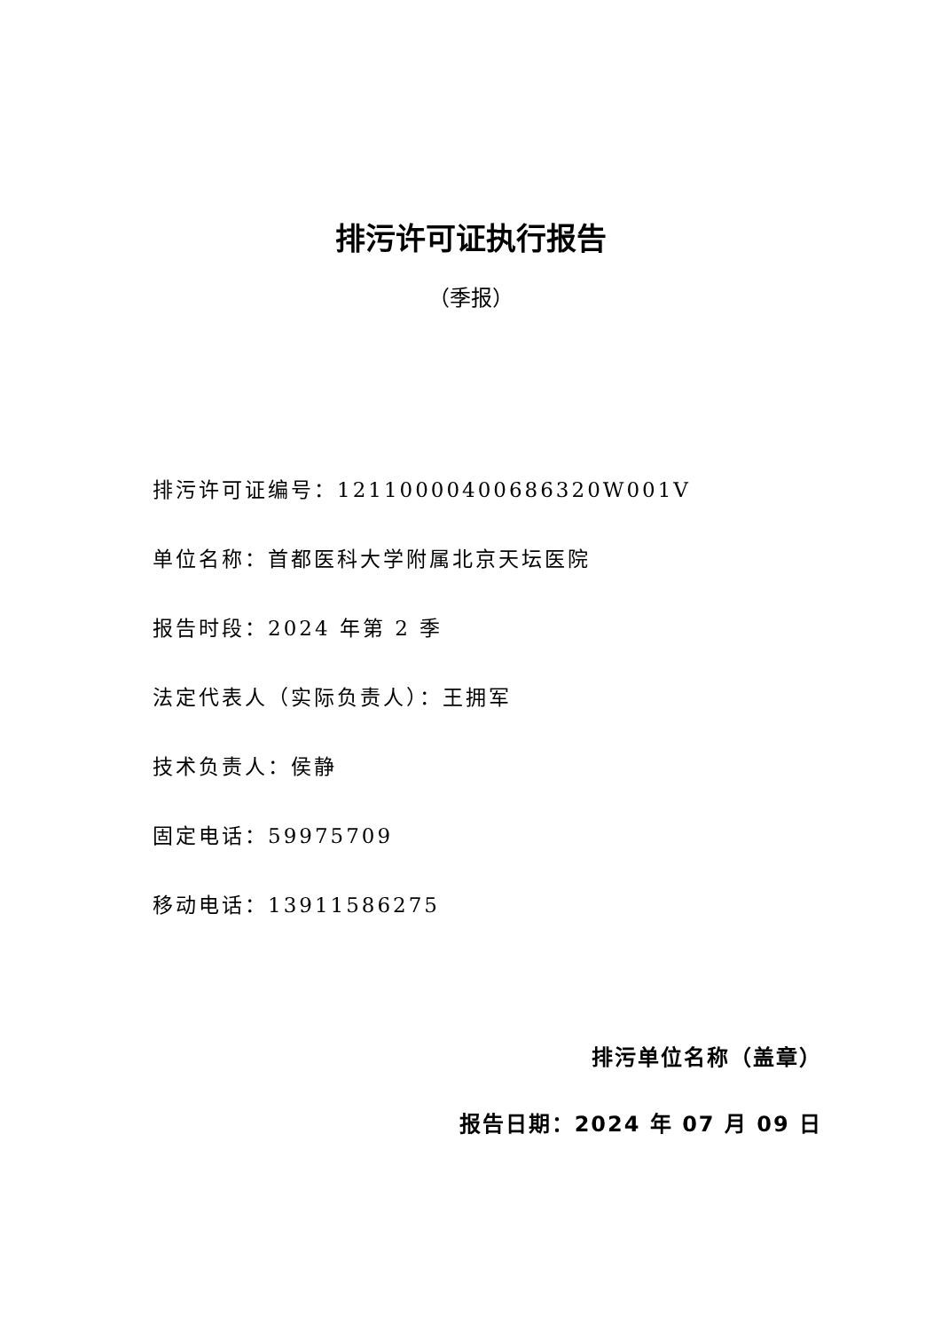排污许可证执行报告
（季报）
排污许可证编号：12110000400686320W001V
单位名称：首都医科大学附属北京天坛医院
报告时段：2024 年第 2 季
法定代表人（实际负责人）：王拥军
技术负责人：侯静
固定电话：59975709
移动电话：13911586275
排污单位名称（盖章）
报告日期：2024 年 07 月 09 日